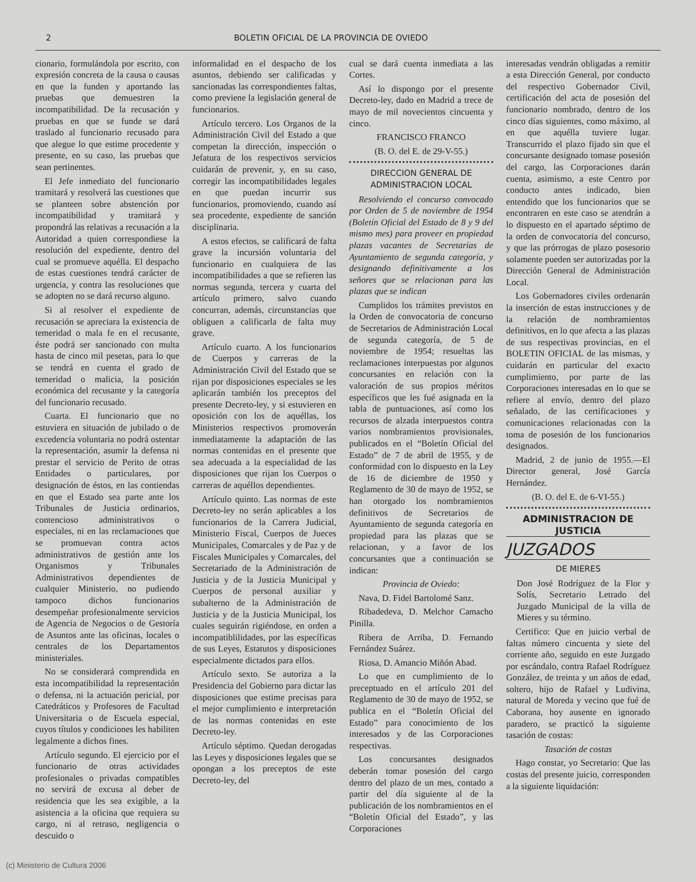2 BOLETIN OFICIAL DE LA PROVINCIA DE OVIEDO
cionario, formulándola por escrito, con expresión concreta de la causa o causas en que la funden y aportando las pruebas que demuestren la incompatibilidad. De la recusación y pruebas en que se funde se dará traslado al funcionario recusado para que alegue lo que estime procedente y presente, en su caso, las pruebas que sean pertinentes.
El Jefe inmediato del funcionario tramitará y resolverá las cuestiones que se planteen sobre abstención por incompatibilidad y tramitará y propondrá las relativas a recusación a la Autoridad a quien correspondiese la resolución del expediente, dentro del cual se promueve aquélla. El despacho de estas cuestiones tendrá carácter de urgencia, y contra las resoluciones que se adopten no se dará recurso alguno.
Si al resolver el expediente de recusación se apreciara la existencia de temeridad o mala fe en el recusante, éste podrá ser sancionado con multa hasta de cinco mil pesetas, para lo que se tendrá en cuenta el grado de temeridad o malicia, la posición económica del recusante y la categoría del funcionario recusado.
Cuarta. El funcionario que no estuviera en situación de jubilado o de excedencia voluntaria no podrá ostentar la representación, asumir la defensa ni prestar el servicio de Perito de otras Entidades o particulares, por designación de éstos, en las contiendas en que el Estado sea parte ante los Tribunales de Justicia ordinarios, contencioso administrativos o especiales, ni en las reclamaciones que se promuevan contra actos administrativos de gestión ante los Organismos y Tribunales Administrativos dependientes de cualquier Ministerio, no pudiendo tampoco dichos funcionarios desempeñar profesionalmente servicios de Agencia de Negocios o de Gestoría de Asuntos ante las oficinas, locales o centrales de los Departamentos ministeriales.
No se considerará comprendida en esta incompatibilidad la representación o defensa, ni la actuación pericial, por Catedráticos y Profesores de Facultad Universitaria o de Escuela especial, cuyos títulos y condiciones les habiliten legalmente a dichos fines.
Artículo segundo. El ejercicio por el funcionario de otras actividades profesionales o privadas compatibles no servirá de excusa al deber de residencia que les sea exigible, a la asistencia a la oficina que requiera su cargo, ni al retraso, negligencia o descuido o
informalidad en el despacho de los asuntos, debiendo ser calificadas y sancionadas las correspondientes faltas, como previene la legislación general de funcionarios.
Artículo tercero. Los Organos de la Administración Civil del Estado a que competan la dirección, inspección o Jefatura de los respectivos servicios cuidarán de prevenir, y, en su caso, corregir las incompatibilidades legales en que puedan incurrir sus funcionarios, promoviendo, cuando así sea procedente, expediente de sanción disciplinaria.
A estos efectos, se calificará de falta grave la incursión voluntaria del funcionario en cualquiera de las incompatibilidades a que se refieren las normas segunda, tercera y cuarta del artículo primero, salvo cuando concurran, además, circunstancias que obliguen a calificarla de falta muy grave.
Artículo cuarto. A los funcionarios de Cuerpos y carreras de la Administración Civil del Estado que se rijan por disposiciones especiales se les aplicarán también los preceptos del presente Decreto-ley, y si estuvieren en oposición con los de aquéllas, los Ministerios respectivos promoverán inmediatamente la adaptación de las normas contenidas en el presente que sea adecuada a la especialidad de las disposiciones que rijan los Cuerpos o carreras de aquéllos dependientes.
Artículo quinto. Las normas de este Decreto-ley no serán aplicables a los funcionarios de la Carrera Judicial, Ministerio Fiscal, Cuerpos de Jueces Municipales, Comarcales y de Paz y de Fiscales Municipales y Comarcales, del Secretariado de la Administración de Justicia y de la Justicia Municipal y Cuerpos de personal auxiliar y subalterno de la Administración de Justicia y de la Justicia Municipal, los cuales seguirán rigiéndose, en orden a incompatiblilidades, por las específicas de sus Leyes, Estatutos y disposiciones especialmente dictados para ellos.
Artículo sexto. Se autoriza a la Presidencia del Gobierno para dictar las disposiciones que estime precisas para el mejor cumplimiento e interpretación de las normas contenidas en este Decreto-ley.
Artículo séptimo. Quedan derogadas las Leyes y disposiciones legales que se opongan a los preceptos de este Decreto-ley, del
cual se dará cuenta inmediata a las Cortes.
Así lo dispongo por el presente Decreto-ley, dado en Madrid a trece de mayo de mil novecientos cincuenta y cinco.
FRANCISCO FRANCO
(B. O. del E. de 29-V-55.)
DIRECCION GENERAL DE ADMINISTRACION LOCAL
Resolviendo el concurso convocado por Orden de 5 de noviembre de 1954 (Boletín Oficial del Estado de 8 y 9 del mismo mes) para proveer en propiedad plazas vacantes de Secretarías de Ayuntamiento de segunda categoría, y designando definitivamente a los señores que se relacionan para las plazas que se indican
Cumplidos los trámites previstos en la Orden de convocatoria de concurso de Secretarios de Administración Local de segunda categoría, de 5 de noviembre de 1954; resueltas las reclamaciones interpuestas por algunos concursantes en relación con la valoración de sus propios méritos específicos que les fué asignada en la tabla de puntuaciones, así como los recursos de alzada interpuestos contra varios nombramientos provisionales, publicados en el “Boletín Oficial del Estado” de 7 de abril de 1955, y de conformidad con lo dispuesto en la Ley de 16 de diciembre de 1950 y Reglamento de 30 de mayo de 1952, se han otorgado los nombramientos definitivos de Secretarios de Ayuntamiento de segunda categoría en propiedad para las plazas que se relacionan, y a favor de los concursantes que a continuación se indican:
Provincia de Oviedo:
Nava, D. Fidel Bartolomé Sanz.
Ribadedeva, D. Melchor Camacho Pinilla.
Ribera de Arriba, D. Fernando Fernández Suárez.
Riosa, D. Amancio Miñón Abad.
Lo que en cumplimiento de lo preceptuado en el artículo 201 del Reglamento de 30 de mayo de 1952, se publica en el “Boletín Oficial del Estado” para conocimiento de los interesados y de las Corporaciones respectivas.
Los concursantes designados deberán tomar posesión del cargo dentro del plazo de un mes, contado a partir del día siguiente al de la publicación de los nombramientos en el “Boletín Oficial del Estado”, y las Corporaciones
interesadas vendrán obligadas a remitir a esta Dirección General, por conducto del respectivo Gobernador Civil, certificación del acta de posesión del funcionario nombrado, dentro de los cinco días siguientes, como máximo, al en que aquélla tuviere lugar. Transcurrido el plazo fijado sin que el concursante designado tomase posesión del cargo, las Corporaciones darán cuenta, asimismo, a este Centro por conducto antes indicado, bien entendido que los funcionarios que se encontraren en este caso se atendrán a lo dispuesto en el apartado séptimo de la orden de convocatoria del concurso, y que las prórrogas de plazo posesorio solamente pueden ser autorizadas por la Dirección General de Administración Local.
Los Gobernadores civiles ordenarán la inserción de estas instrucciones y de la relación de nombramientos definitivos, en lo que afecta a las plazas de sus respectivas provincias, en el BOLETIN OFICIAL de las mismas, y cuidarán en particular del exacto cumplimiento, por parte de las Corporaciones interesadas en lo que se refiere al envío, dentro del plazo señalado, de las certificaciones y comunicaciones relacionadas con la toma de posesión de los funcionarios designados.
Madrid, 2 de junio de 1955.—El Director general, José García Hernández.
(B. O. del E. de 6-VI-55.)
ADMINISTRACION DE JUSTICIA
JUZGADOS
DE MIERES
Don José Rodríguez de la Flor y Solís, Secretario Letrado del Juzgado Municipal de la villa de Mieres y su término.
Certifico: Que en juicio verbal de faltas número cincuenta y siete del corriente año, seguido en este Juzgado por escándalo, contra Rafael Rodríguez González, de treinta y un años de edad, soltero, hijo de Rafael y Ludivina, natural de Moreda y vecino que fué de Caborana, hoy ausente en ignorado paradero, se practicó la siguiente tasación de costas:
Tasación de costas
Hago constar, yo Secretario: Que las costas del presente juicio, corresponden a la siguiente liquidación:
(c) Ministerio de Cultura 2006